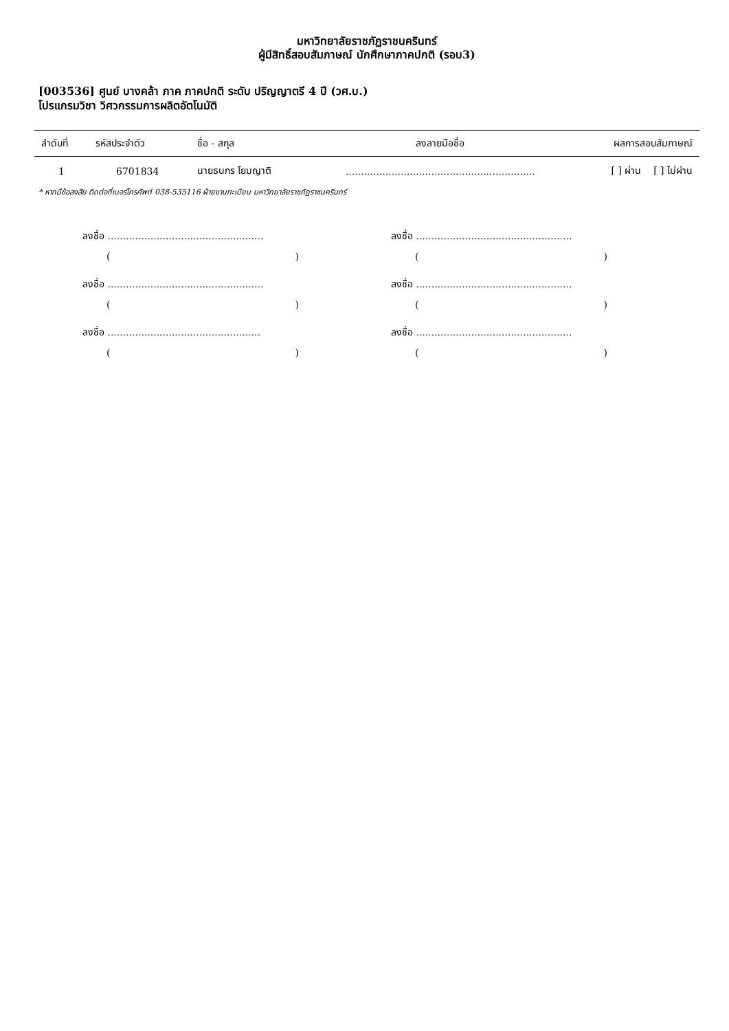มหาวิทยาลัยราชภัฏราชนครินทร์
ผู้มีสิทธิ์สอบสัมภาษณ์ นักศึกษาภาคปกติ (รอบ3)
[003536] ศูนย์ บางคล้า ภาค ภาคปกติ ระดับ ปริญญาตรี 4 ปี (วศ.บ.)
โปรแกรมวิชา วิศวกรรมการผลิตอัตโนมัติ
| ลำดับที่ | รหัสประจำตัว | ชื่อ - สกุล | ลงลายมือชื่อ | ผลการสอบสัมภาษณ์ |
| --- | --- | --- | --- | --- |
| 1 | 6701834 | นายธนกร โยมญาติ | .............................................................. | [ ] ผ่าน [ ] ไม่ผ่าน |
* หากมีข้อสงสัย ติดต่อที่เบอร์โทรศัพท์ 038-535116 ฝ่ายงานทะเบียน มหาวิทยาลัยราชภัฏราชนครินทร์
ลงชื่อ ...................................................
()
ลงชื่อ ...................................................
()
ลงชื่อ ..................................................
()
ลงชื่อ ...................................................
()
ลงชื่อ ...................................................
()
ลงชื่อ ...................................................
()